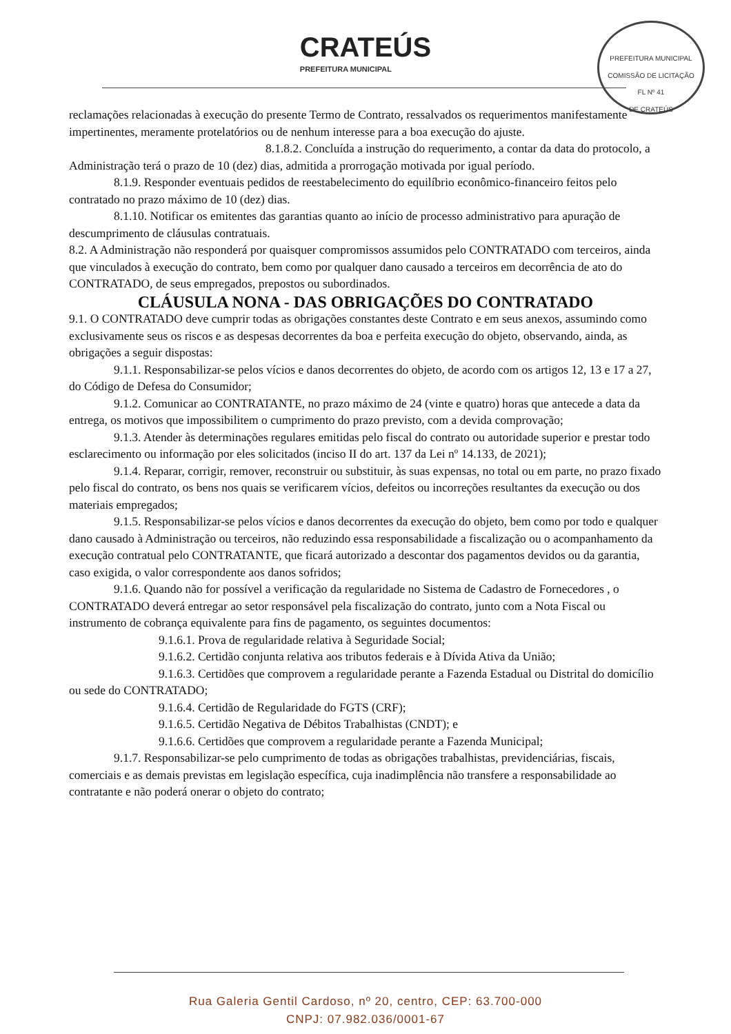CRATEÚS
PREFEITURA MUNICIPAL
PREFEITURA MUNICIPAL
COMISSÃO DE LICITAÇÃO
FL Nº 41
DE CRATEÚS
reclamações relacionadas à execução do presente Termo de Contrato, ressalvados os requerimentos manifestamente impertinentes, meramente protelatórios ou de nenhum interesse para a boa execução do ajuste.
8.1.8.2. Concluída a instrução do requerimento, a contar da data do protocolo, a Administração terá o prazo de 10 (dez) dias, admitida a prorrogação motivada por igual período.
8.1.9. Responder eventuais pedidos de reestabelecimento do equilíbrio econômico-financeiro feitos pelo contratado no prazo máximo de 10 (dez) dias.
8.1.10. Notificar os emitentes das garantias quanto ao início de processo administrativo para apuração de descumprimento de cláusulas contratuais.
8.2. A Administração não responderá por quaisquer compromissos assumidos pelo CONTRATADO com terceiros, ainda que vinculados à execução do contrato, bem como por qualquer dano causado a terceiros em decorrência de ato do CONTRATADO, de seus empregados, prepostos ou subordinados.
CLÁUSULA NONA - DAS OBRIGAÇÕES DO CONTRATADO
9.1. O CONTRATADO deve cumprir todas as obrigações constantes deste Contrato e em seus anexos, assumindo como exclusivamente seus os riscos e as despesas decorrentes da boa e perfeita execução do objeto, observando, ainda, as obrigações a seguir dispostas:
9.1.1. Responsabilizar-se pelos vícios e danos decorrentes do objeto, de acordo com os artigos 12, 13 e 17 a 27, do Código de Defesa do Consumidor;
9.1.2. Comunicar ao CONTRATANTE, no prazo máximo de 24 (vinte e quatro) horas que antecede a data da entrega, os motivos que impossibilitem o cumprimento do prazo previsto, com a devida comprovação;
9.1.3. Atender às determinações regulares emitidas pelo fiscal do contrato ou autoridade superior e prestar todo esclarecimento ou informação por eles solicitados (inciso II do art. 137 da Lei nº 14.133, de 2021);
9.1.4. Reparar, corrigir, remover, reconstruir ou substituir, às suas expensas, no total ou em parte, no prazo fixado pelo fiscal do contrato, os bens nos quais se verificarem vícios, defeitos ou incorreções resultantes da execução ou dos materiais empregados;
9.1.5. Responsabilizar-se pelos vícios e danos decorrentes da execução do objeto, bem como por todo e qualquer dano causado à Administração ou terceiros, não reduzindo essa responsabilidade a fiscalização ou o acompanhamento da execução contratual pelo CONTRATANTE, que ficará autorizado a descontar dos pagamentos devidos ou da garantia, caso exigida, o valor correspondente aos danos sofridos;
9.1.6. Quando não for possível a verificação da regularidade no Sistema de Cadastro de Fornecedores , o CONTRATADO deverá entregar ao setor responsável pela fiscalização do contrato, junto com a Nota Fiscal ou instrumento de cobrança equivalente para fins de pagamento, os seguintes documentos:
9.1.6.1. Prova de regularidade relativa à Seguridade Social;
9.1.6.2. Certidão conjunta relativa aos tributos federais e à Dívida Ativa da União;
9.1.6.3. Certidões que comprovem a regularidade perante a Fazenda Estadual ou Distrital do domicílio ou sede do CONTRATADO;
9.1.6.4. Certidão de Regularidade do FGTS (CRF);
9.1.6.5. Certidão Negativa de Débitos Trabalhistas (CNDT); e
9.1.6.6. Certidões que comprovem a regularidade perante a Fazenda Municipal;
9.1.7. Responsabilizar-se pelo cumprimento de todas as obrigações trabalhistas, previdenciárias, fiscais, comerciais e as demais previstas em legislação específica, cuja inadimplência não transfere a responsabilidade ao contratante e não poderá onerar o objeto do contrato;
Rua Galeria Gentil Cardoso, nº 20, centro, CEP: 63.700-000
CNPJ: 07.982.036/0001-67